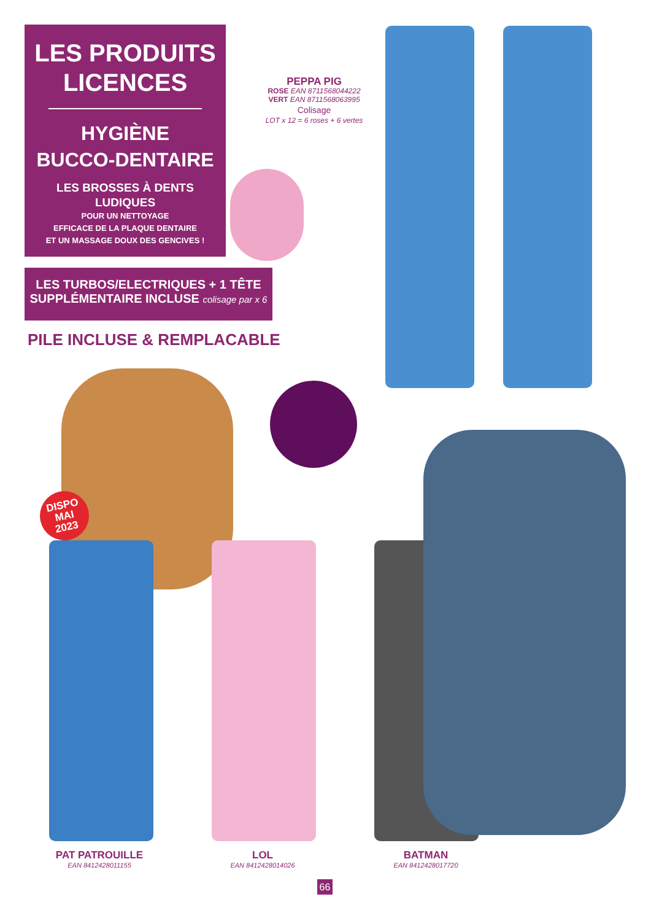LES PRODUITS
LICENCES
HYGIÈNE
BUCCO-DENTAIRE
LES BROSSES À DENTS
LUDIQUES
POUR UN NETTOYAGE
EFFICACE DE LA PLAQUE DENTAIRE
ET UN MASSAGE DOUX DES GENCIVES !
LES TURBOS/ELECTRIQUES + 1 TÊTE
SUPPLÉMENTAIRE INCLUSE colisage par x 6
PILE INCLUSE & REMPLACABLE
PEPPA PIG
ROSE EAN 8711568044222
VERT EAN 8711568063995
Colisage
LOT x 12 = 6 roses + 6 vertes
DISPO
MAI
2023
PAT PATROUILLE
EAN 8412428011155
LOL
EAN 8412428014026
BATMAN
EAN 8412428017720
66